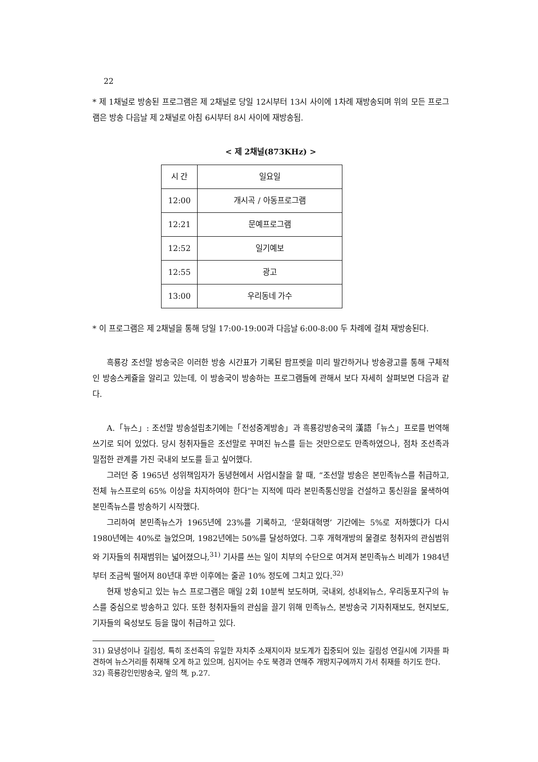22
* 제 1채널로 방송된 프로그램은 제 2채널로 당일 12시부터 13시 사이에 1차례 재방송되며 위의 모든 프로그램은 방송 다음날 제 2채널로 아침 6시부터 8시 사이에 재방송됨.
< 제 2채널(873KHz) >
| 시 간 | 일요일 |
| 12:00 | 개시곡 / 아동프로그램 |
| 12:21 | 문예프로그램 |
| 12:52 | 일기예보 |
| 12:55 | 광고 |
| 13:00 | 우리동네 가수 |
* 이 프로그램은 제 2채널을 통해 당일 17:00-19:00과 다음날 6:00-8:00 두 차례에 걸쳐 재방송된다.
흑룡강 조선말 방송국은 이러한 방송 시간표가 기록된 팜프렛을 미리 발간하거나 방송광고를 통해 구체적인 방송스케쥴을 알리고 있는데, 이 방송국이 방송하는 프로그램들에 관해서 보다 자세히 살펴보면 다음과 같다.
A.「뉴스」: 조선말 방송설립초기에는「전성중계방송」과 흑룡강방송국의 漢語「뉴스」프로를 번역해 쓰기로 되어 있었다. 당시 청취자들은 조선말로 꾸며진 뉴스를 듣는 것만으로도 만족하였으나, 점차 조선족과 밀접한 관계를 가진 국내외 보도를 듣고 싶어했다.
그러던 중 1965년 성위책임자가 동녕현에서 사업시찰을 할 때, “조선말 방송은 본민족뉴스를 취급하고, 전체 뉴스프로의 65% 이상을 차지하여야 한다”는 지적에 따라 본민족통신망을 건설하고 통신원을 물색하여 본민족뉴스를 방송하기 시작했다.
그리하여 본민족뉴스가 1965년에 23%를 기록하고, ‘문화대혁명’ 기간에는 5%로 저하했다가 다시 1980년에는 40%로 늘었으며, 1982년에는 50%를 달성하였다. 그후 개혁개방의 물결로 청취자의 관심범위와 기자들의 취재범위는 넓어졌으나,<sup>31)</sup> 기사를 쓰는 일이 치부의 수단으로 여겨져 본민족뉴스 비례가 1984년부터 조금씩 떨어져 80년대 후반 이후에는 줄곧 10% 정도에 그치고 있다.<sup>32)</sup>
현재 방송되고 있는 뉴스 프로그램은 매일 2회 10분씩 보도하며, 국내외, 성내외뉴스, 우리동포지구의 뉴스를 중심으로 방송하고 있다. 또한 청취자들의 관심을 끌기 위해 민족뉴스, 본방송국 기자취재보도, 현지보도, 기자들의 육성보도 등을 많이 취급하고 있다.
31) 요녕성이나 길림성, 특히 조선족의 유일한 자치주 소재지이자 보도계가 집중되어 있는 길림성 연길시에 기자를 파견하여 뉴스거리를 취재해 오게 하고 있으며, 심지어는 수도 북경과 연해주 개방지구에까지 가서 취재를 하기도 한다.
32) 흑룡강인민방송국, 앞의 책, p.27.